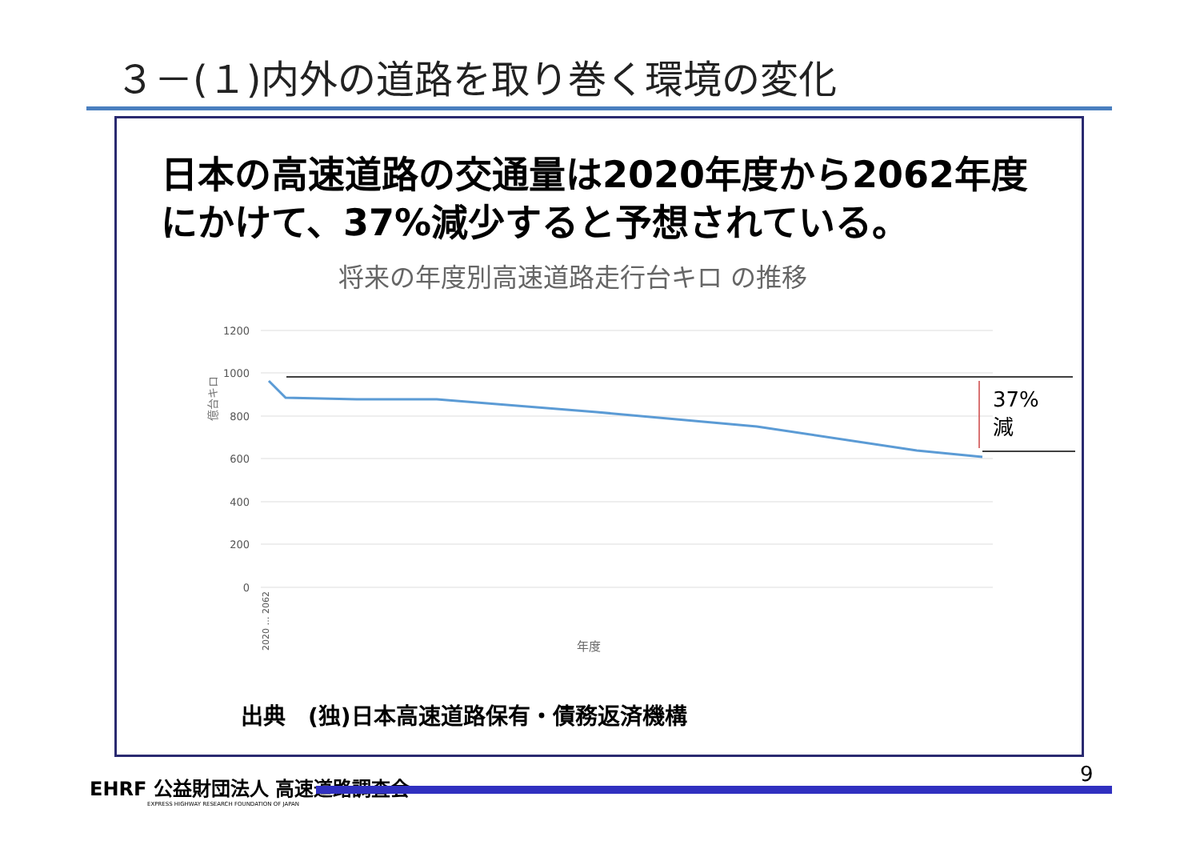３－(１)内外の道路を取り巻く環境の変化
日本の高速道路の交通量は2020年度から2062年度にかけて、37%減少すると予想されている。
将来の年度別高速道路走行台キロ の推移
1200
1000
800
600
400
200
0
億台キロ
37%
減
年度
2020 … 2062
出典　(独)日本高速道路保有・債務返済機構
EHRF 公益財団法人 高速道路調査会
EXPRESS HIGHWAY RESEARCH FOUNDATION OF JAPAN
9